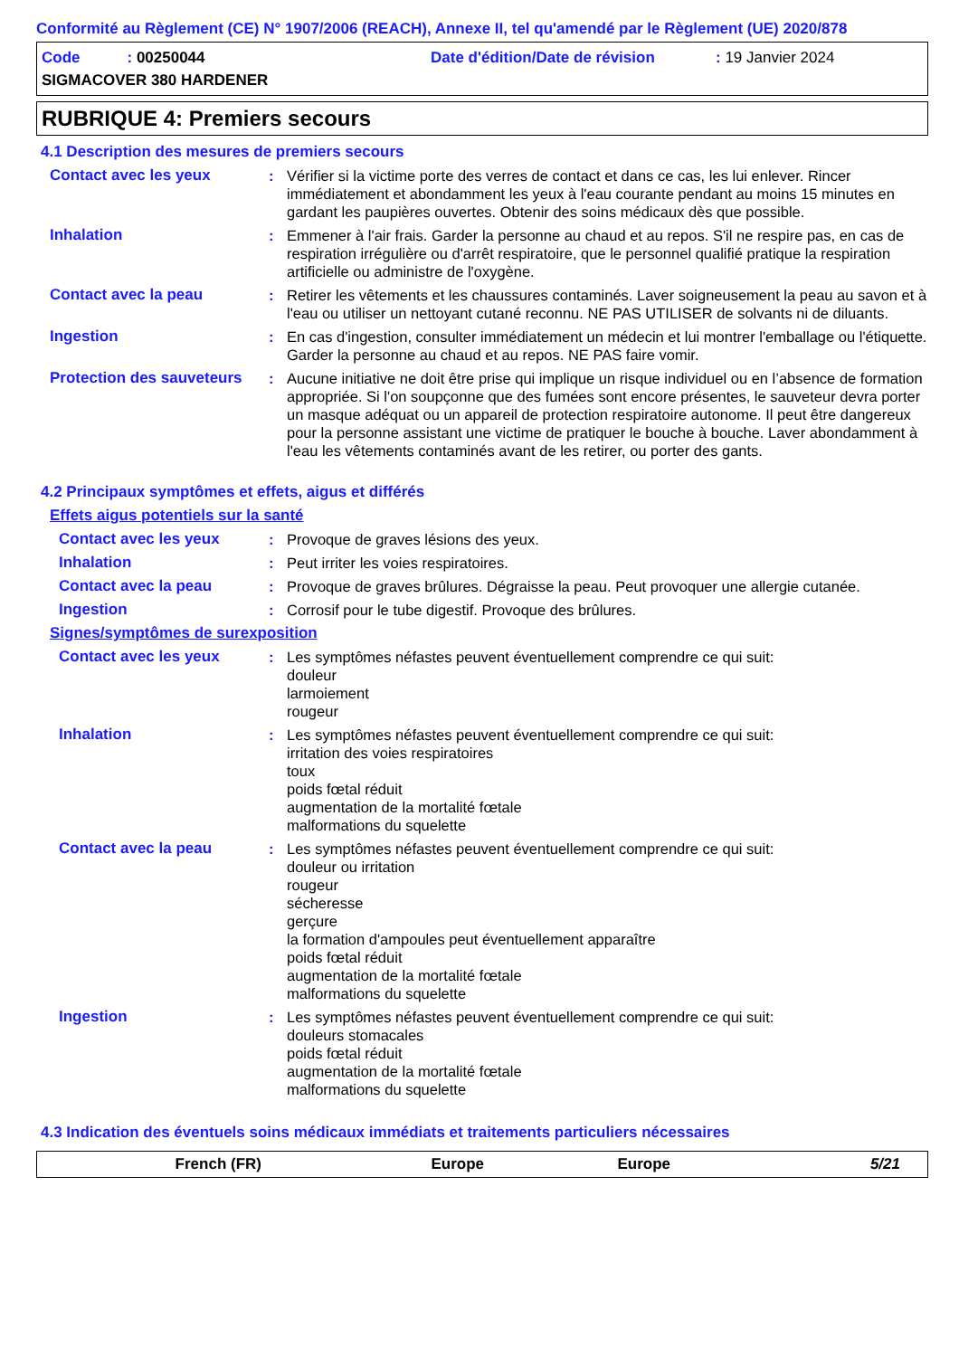Conformité au Règlement (CE) N° 1907/2006 (REACH), Annexe II, tel qu'amendé par le Règlement (UE) 2020/878
Code : 00250044
Date d'édition/Date de révision
: 19 Janvier 2024
SIGMACOVER 380 HARDENER
RUBRIQUE 4: Premiers secours
4.1 Description des mesures de premiers secours
Contact avec les yeux : Vérifier si la victime porte des verres de contact et dans ce cas, les lui enlever. Rincer immédiatement et abondamment les yeux à l'eau courante pendant au moins 15 minutes en gardant les paupières ouvertes. Obtenir des soins médicaux dès que possible.
Inhalation : Emmener à l'air frais. Garder la personne au chaud et au repos. S'il ne respire pas, en cas de respiration irrégulière ou d'arrêt respiratoire, que le personnel qualifié pratique la respiration artificielle ou administre de l'oxygène.
Contact avec la peau : Retirer les vêtements et les chaussures contaminés. Laver soigneusement la peau au savon et à l'eau ou utiliser un nettoyant cutané reconnu. NE PAS UTILISER de solvants ni de diluants.
Ingestion : En cas d'ingestion, consulter immédiatement un médecin et lui montrer l'emballage ou l'étiquette. Garder la personne au chaud et au repos. NE PAS faire vomir.
Protection des sauveteurs
: Aucune initiative ne doit être prise qui implique un risque individuel ou en l’absence de formation appropriée. Si l'on soupçonne que des fumées sont encore présentes, le sauveteur devra porter un masque adéquat ou un appareil de protection respiratoire autonome. Il peut être dangereux pour la personne assistant une victime de pratiquer le bouche à bouche. Laver abondamment à l'eau les vêtements contaminés avant de les retirer, ou porter des gants.
4.2 Principaux symptômes et effets, aigus et différés
Effets aigus potentiels sur la santé
Contact avec les yeux : Provoque de graves lésions des yeux.
Inhalation : Peut irriter les voies respiratoires.
Contact avec la peau : Provoque de graves brûlures. Dégraisse la peau. Peut provoquer une allergie cutanée.
Ingestion : Corrosif pour le tube digestif. Provoque des brûlures.
Signes/symptômes de surexposition
Contact avec les yeux : Les symptômes néfastes peuvent éventuellement comprendre ce qui suit:
douleur
larmoiement
rougeur
Inhalation : Les symptômes néfastes peuvent éventuellement comprendre ce qui suit:
irritation des voies respiratoires
toux
poids fœtal réduit
augmentation de la mortalité fœtale
malformations du squelette
Contact avec la peau : Les symptômes néfastes peuvent éventuellement comprendre ce qui suit:
douleur ou irritation
rougeur
sécheresse
gerçure
la formation d'ampoules peut éventuellement apparaître
poids fœtal réduit
augmentation de la mortalité fœtale
malformations du squelette
Ingestion : Les symptômes néfastes peuvent éventuellement comprendre ce qui suit:
douleurs stomacales
poids fœtal réduit
augmentation de la mortalité fœtale
malformations du squelette
4.3 Indication des éventuels soins médicaux immédiats et traitements particuliers nécessaires
French (FR) Europe Europe 5/21